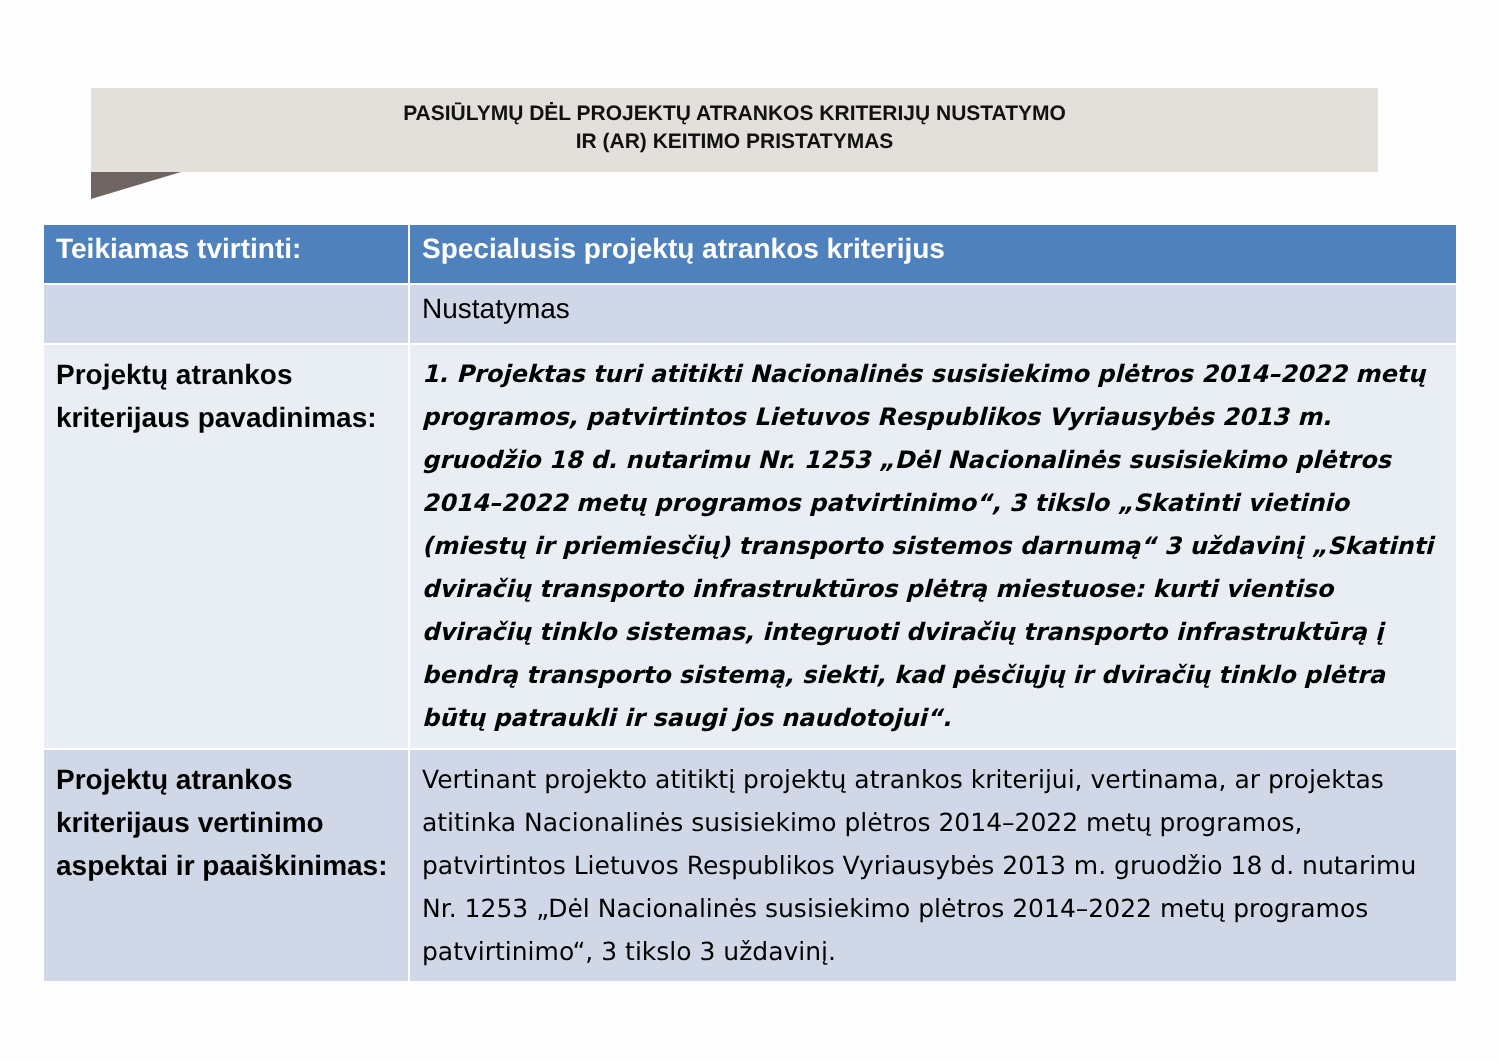PASIŪLYMŲ DĖL PROJEKTŲ ATRANKOS KRITERIJŲ NUSTATYMO
IR (AR) KEITIMO PRISTATYMAS
| Teikiamas tvirtinti: | Specialusis projektų atrankos kriterijus |
| --- | --- |
| | Nustatymas |
| Projektų atrankos kriterijaus pavadinimas: | 1. Projektas turi atitikti Nacionalinės susisiekimo plėtros 2014–2022 metų programos, patvirtintos Lietuvos Respublikos Vyriausybės 2013 m. gruodžio 18 d. nutarimu Nr. 1253 „Dėl Nacionalinės susisiekimo plėtros 2014–2022 metų programos patvirtinimo“, 3 tikslo „Skatinti vietinio (miestų ir priemiesčių) transporto sistemos darnumą“ 3 uždavinį „Skatinti dviračių transporto infrastruktūros plėtrą miestuose: kurti vientiso dviračių tinklo sistemas, integruoti dviračių transporto infrastruktūrą į bendrą transporto sistemą, siekti, kad pėsčiųjų ir dviračių tinklo plėtra būtų patraukli ir saugi jos naudotojui“. |
| Projektų atrankos kriterijaus vertinimo aspektai ir paaiškinimas: | Vertinant projekto atitiktį projektų atrankos kriterijui, vertinama, ar projektas atitinka Nacionalinės susisiekimo plėtros 2014–2022 metų programos, patvirtintos Lietuvos Respublikos Vyriausybės 2013 m. gruodžio 18 d. nutarimu Nr. 1253 „Dėl Nacionalinės susisiekimo plėtros 2014–2022 metų programos patvirtinimo“, 3 tikslo 3 uždavinį. |